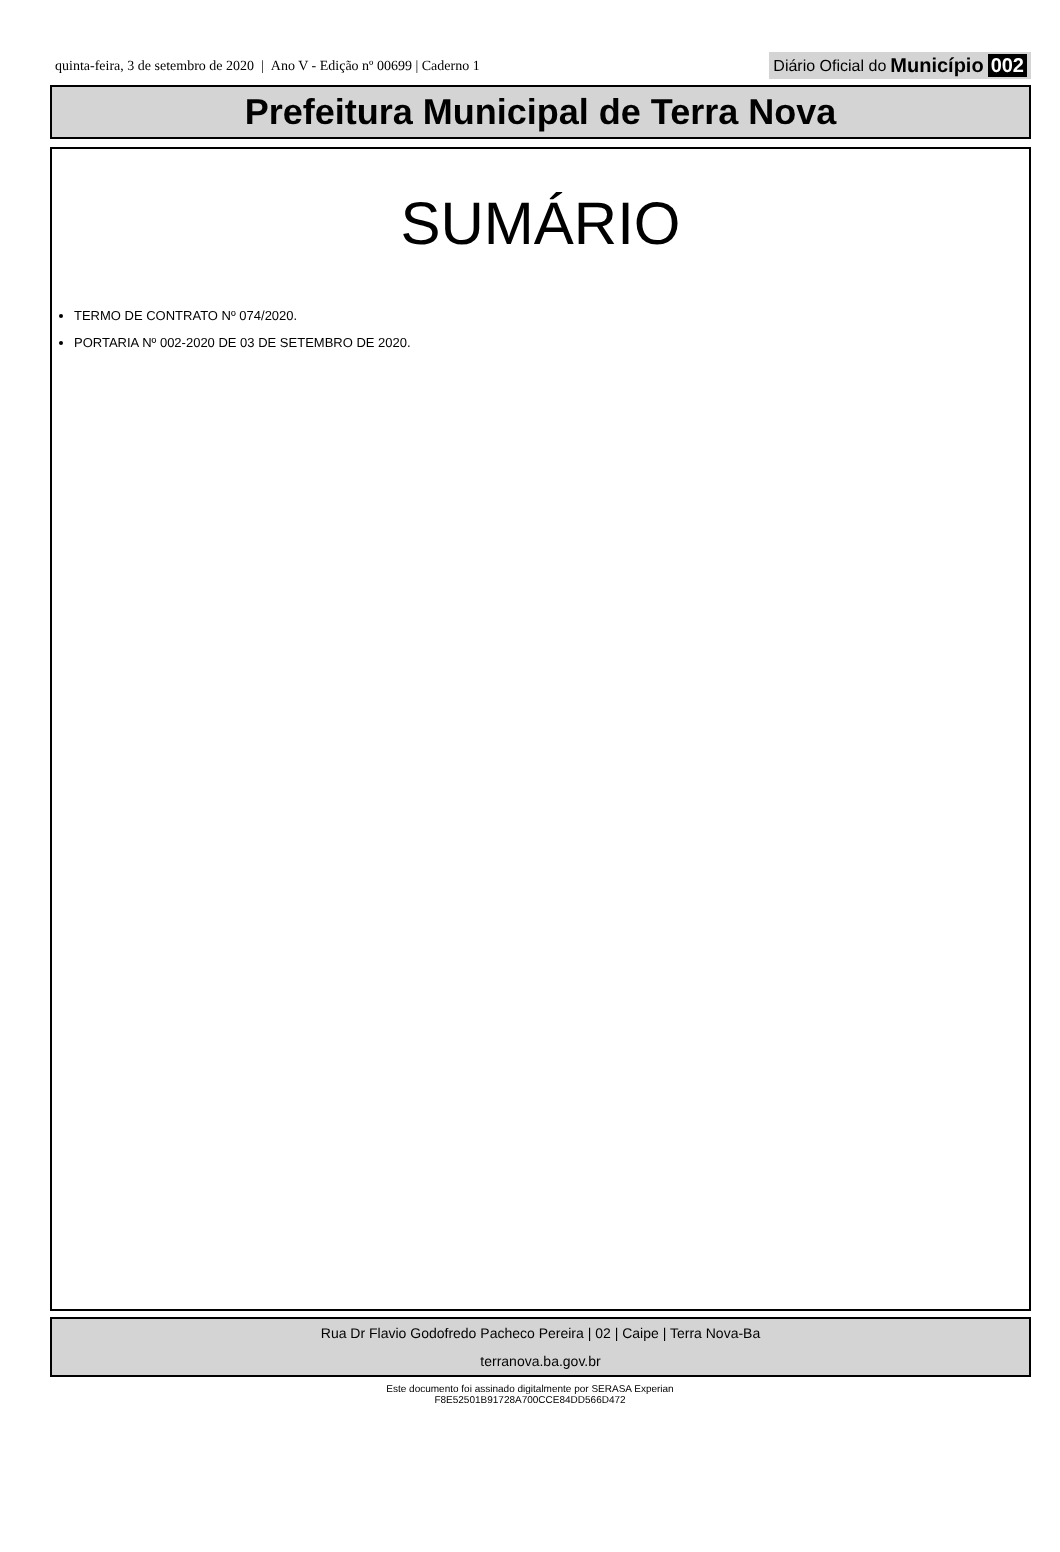quinta-feira, 3 de setembro de 2020 | Ano V - Edição nº 00699 | Caderno 1 Diário Oficial do Município 002
Prefeitura Municipal de Terra Nova
SUMÁRIO
TERMO DE CONTRATO Nº 074/2020.
PORTARIA Nº 002-2020 DE 03 DE SETEMBRO DE 2020.
Rua Dr Flavio Godofredo Pacheco Pereira | 02 | Caipe | Terra Nova-Ba
terranova.ba.gov.br
Este documento foi assinado digitalmente por SERASA Experian
F8E52501B91728A700CCE84DD566D472